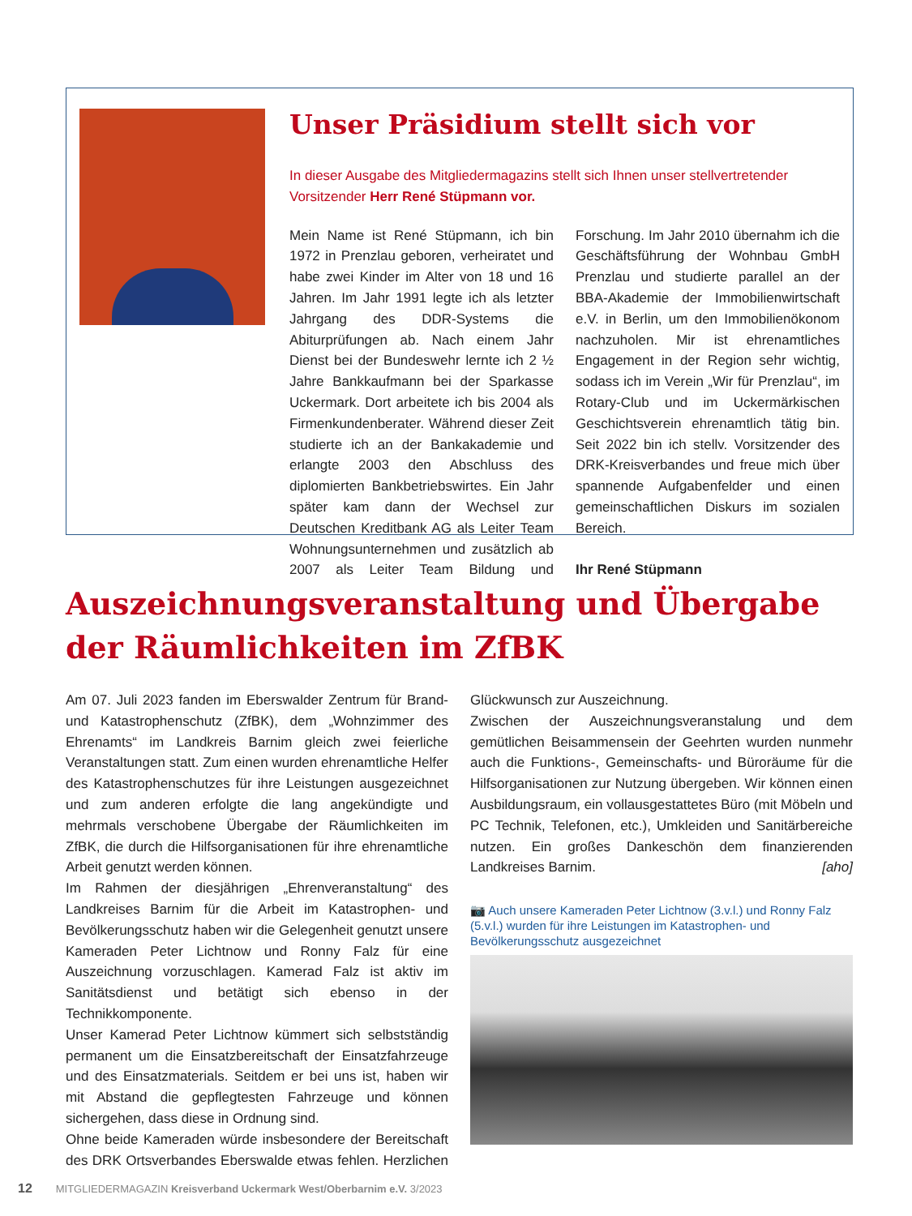Unser Präsidium stellt sich vor
In dieser Ausgabe des Mitgliedermagazins stellt sich Ihnen unser stellvertretender Vorsitzender Herr René Stüpmann vor.
Mein Name ist René Stüpmann, ich bin 1972 in Prenzlau geboren, verheiratet und habe zwei Kinder im Alter von 18 und 16 Jahren. Im Jahr 1991 legte ich als letzter Jahrgang des DDR-Systems die Abiturprüfungen ab. Nach einem Jahr Dienst bei der Bundeswehr lernte ich 2 ½ Jahre Bankkaufmann bei der Sparkasse Uckermark. Dort arbeitete ich bis 2004 als Firmenkundenberater. Während dieser Zeit studierte ich an der Bankakademie und erlangte 2003 den Abschluss des diplomierten Bankbetriebswirtes. Ein Jahr später kam dann der Wechsel zur Deutschen Kreditbank AG als Leiter Team Wohnungsunternehmen und zusätzlich ab 2007 als Leiter Team Bildung und Forschung. Im Jahr 2010 übernahm ich die Geschäftsführung der Wohnbau GmbH Prenzlau und studierte parallel an der BBA-Akademie der Immobilienwirtschaft e.V. in Berlin, um den Immobilienökonom nachzuholen. Mir ist ehrenamtliches Engagement in der Region sehr wichtig, sodass ich im Verein „Wir für Prenzlau“, im Rotary-Club und im Uckermärkischen Geschichtsverein ehrenamtlich tätig bin. Seit 2022 bin ich stellv. Vorsitzender des DRK-Kreisverbandes und freue mich über spannende Aufgabenfelder und einen gemeinschaftlichen Diskurs im sozialen Bereich.
Ihr René Stüpmann
Auszeichnungsveranstaltung und Übergabe der Räumlichkeiten im ZfBK
Am 07. Juli 2023 fanden im Eberswalder Zentrum für Brand- und Katastrophenschutz (ZfBK), dem „Wohnzimmer des Ehrenamts“ im Landkreis Barnim gleich zwei feierliche Veranstaltungen statt. Zum einen wurden ehrenamtliche Helfer des Katastrophenschutzes für ihre Leistungen ausgezeichnet und zum anderen erfolgte die lang angekündigte und mehrmals verschobene Übergabe der Räumlichkeiten im ZfBK, die durch die Hilfsorganisationen für ihre ehrenamtliche Arbeit genutzt werden können.
Im Rahmen der diesjährigen „Ehrenveranstaltung“ des Landkreises Barnim für die Arbeit im Katastrophen- und Bevölkerungsschutz haben wir die Gelegenheit genutzt unsere Kameraden Peter Lichtnow und Ronny Falz für eine Auszeichnung vorzuschlagen. Kamerad Falz ist aktiv im Sanitätsdienst und betätigt sich ebenso in der Technikkomponente.
Unser Kamerad Peter Lichtnow kümmert sich selbstständig permanent um die Einsatzbereitschaft der Einsatzfahrzeuge und des Einsatzmaterials. Seitdem er bei uns ist, haben wir mit Abstand die gepflegtesten Fahrzeuge und können sichergehen, dass diese in Ordnung sind.
Ohne beide Kameraden würde insbesondere der Bereitschaft des DRK Ortsverbandes Eberswalde etwas fehlen. Herzlichen Glückwunsch zur Auszeichnung.
Zwischen der Auszeichnungsveranstalung und dem gemütlichen Beisammensein der Geehrten wurden nunmehr auch die Funktions-, Gemeinschafts- und Büroräume für die Hilfsorganisationen zur Nutzung übergeben. Wir können einen Ausbildungsraum, ein vollausgestattetes Büro (mit Möbeln und PC Technik, Telefonen, etc.), Umkleiden und Sanitärbereiche nutzen. Ein großes Dankeschön dem finanzierenden Landkreises Barnim. [aho]
📷 Auch unsere Kameraden Peter Lichtnow (3.v.l.) und Ronny Falz (5.v.l.) wurden für ihre Leistungen im Katastrophen- und Bevölkerungsschutz ausgezeichnet
12 MITGLIEDERMAGAZIN Kreisverband Uckermark West/Oberbarnim e.V. 3/2023